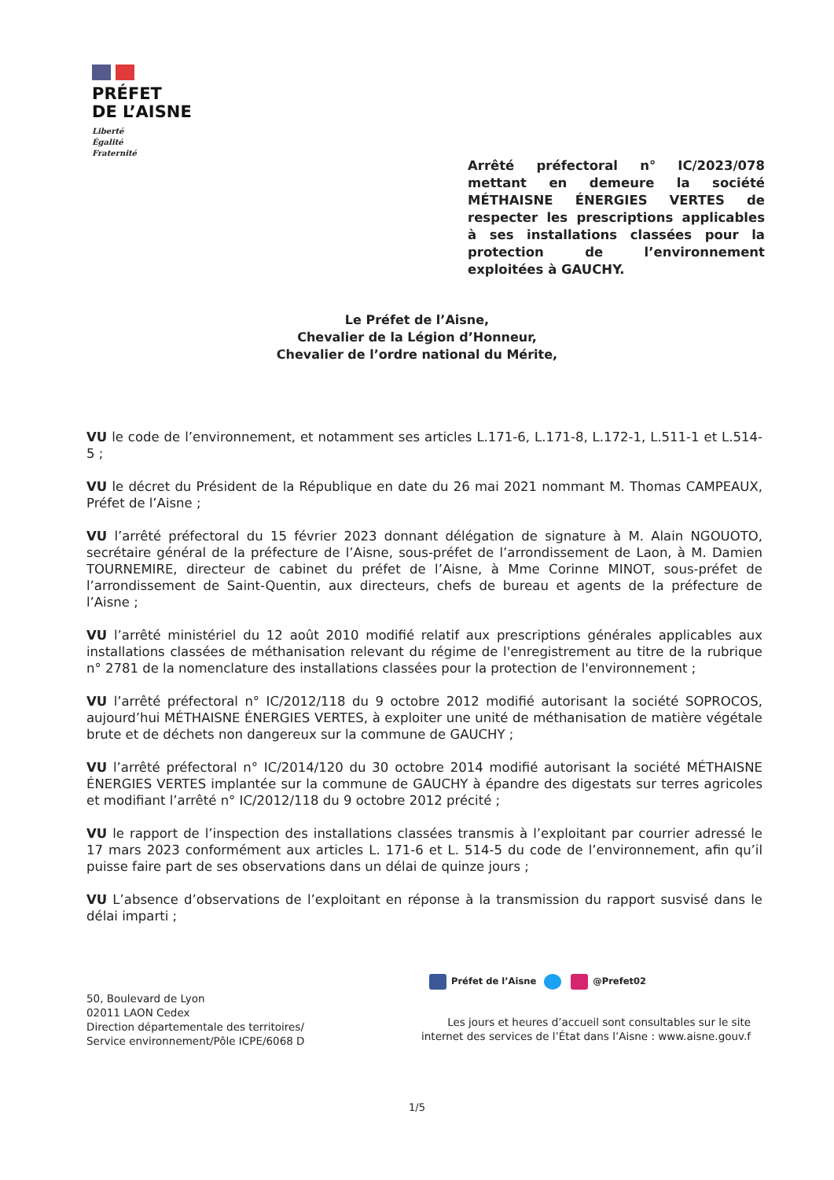PRÉFET
DE L’AISNE
Liberté
Égalité
Fraternité
Arrêté préfectoral n° IC/2023/078 mettant en demeure la société MÉTHAISNE ÉNERGIES VERTES de respecter les prescriptions applicables à ses installations classées pour la protection de l’environnement exploitées à GAUCHY.
Le Préfet de l’Aisne,
Chevalier de la Légion d’Honneur,
Chevalier de l’ordre national du Mérite,
VU le code de l’environnement, et notamment ses articles L.171-6, L.171-8, L.172-1, L.511-1 et L.514-5 ;
VU le décret du Président de la République en date du 26 mai 2021 nommant M. Thomas CAMPEAUX, Préfet de l’Aisne ;
VU l’arrêté préfectoral du 15 février 2023 donnant délégation de signature à M. Alain NGOUOTO, secrétaire général de la préfecture de l’Aisne, sous-préfet de l’arrondissement de Laon, à M. Damien TOURNEMIRE, directeur de cabinet du préfet de l’Aisne, à Mme Corinne MINOT, sous-préfet de l’arrondissement de Saint-Quentin, aux directeurs, chefs de bureau et agents de la préfecture de l’Aisne ;
VU l’arrêté ministériel du 12 août 2010 modifié relatif aux prescriptions générales applicables aux installations classées de méthanisation relevant du régime de l'enregistrement au titre de la rubrique n° 2781 de la nomenclature des installations classées pour la protection de l'environnement ;
VU l’arrêté préfectoral n° IC/2012/118 du 9 octobre 2012 modifié autorisant la société SOPROCOS, aujourd’hui MÉTHAISNE ÉNERGIES VERTES, à exploiter une unité de méthanisation de matière végétale brute et de déchets non dangereux sur la commune de GAUCHY ;
VU l’arrêté préfectoral n° IC/2014/120 du 30 octobre 2014 modifié autorisant la société MÉTHAISNE ÉNERGIES VERTES implantée sur la commune de GAUCHY à épandre des digestats sur terres agricoles et modifiant l’arrêté n° IC/2012/118 du 9 octobre 2012 précité ;
VU le rapport de l’inspection des installations classées transmis à l’exploitant par courrier adressé le 17 mars 2023 conformément aux articles L. 171-6 et L. 514-5 du code de l’environnement, afin qu’il puisse faire part de ses observations dans un délai de quinze jours ;
VU L’absence d’observations de l’exploitant en réponse à la transmission du rapport susvisé dans le délai imparti ;
Préfet de l’Aisne @Prefet02
50, Boulevard de Lyon
02011 LAON Cedex
Direction départementale des territoires/
Service environnement/Pôle ICPE/6068 D
Les jours et heures d’accueil sont consultables sur le site internet des services de l’État dans l’Aisne : www.aisne.gouv.f
1/5